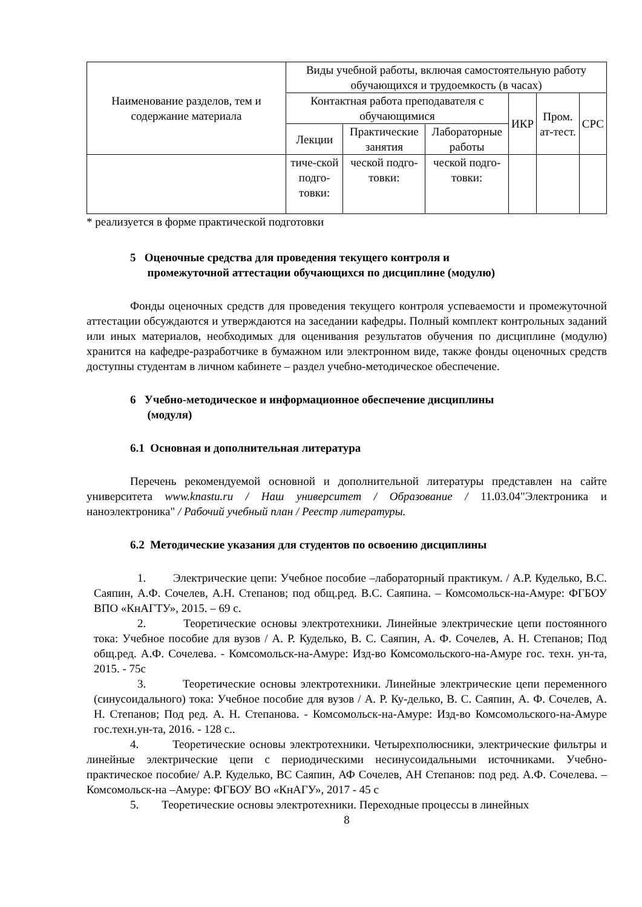| Наименование разделов, тем и содержание материала | Виды учебной работы, включая самостоятельную работу обучающихся и трудоемкость (в часах) | | | | | |
| --- | --- | --- | --- | --- | --- | --- |
| | Контактная работа преподавателя с обучающимися | | | ИКР | Пром. ат-тест. | СРС |
| | Лекции | Практические занятия | Лабораторные работы | | | |
| | тиче-ской подго-товки: | ческой подго-товки: | ческой подго-товки: | | | |
* реализуется в форме практической подготовки
5 Оценочные средства для проведения текущего контроля и
промежуточной аттестации обучающихся по дисциплине (модулю)
Фонды оценочных средств для проведения текущего контроля успеваемости и промежуточной аттестации обсуждаются и утверждаются на заседании кафедры. Полный комплект контрольных заданий или иных материалов, необходимых для оценивания результатов обучения по дисциплине (модулю) хранится на кафедре-разработчике в бумажном или электронном виде, также фонды оценочных средств доступны студентам в личном кабинете – раздел учебно-методическое обеспечение.
6 Учебно-методическое и информационное обеспечение дисциплины
(модуля)
6.1 Основная и дополнительная литература
Перечень рекомендуемой основной и дополнительной литературы представлен на сайте университета www.knastu.ru / Наш университет / Образование / 11.03.04"Электроника и наноэлектроника" / Рабочий учебный план / Реестр литературы.
6.2 Методические указания для студентов по освоению дисциплины
1. Электрические цепи: Учебное пособие –лабораторный практикум. / А.Р. Кудельк­о, В.С. Саяпин, А.Ф. Сочелев, А.Н. Степанов; под общ.ред. В.С. Саяпина. – Комсомольск-на-Амуре: ФГБОУ ВПО «КнАГТУ», 2015. – 69 с.
2. Теоретические основы электротехники. Линейные электрические цепи постоянного тока: Учебное пособие для вузов / А. Р. Кудельк­о, В. С. Саяпин, А. Ф. Сочелев, А. Н. Степанов; Под общ.ред. А.Ф. Сочелева. - Комсомольск-на-Амуре: Изд-во Комсомольского-на-Амуре гос. техн. ун-та, 2015. - 75с
3. Теоретические основы электротехники. Линейные электрические цепи переменного (синусоидального) тока: Учебное пособие для вузов / А. Р. Ку-делько, В. С. Саяпин, А. Ф. Сочелев, А. Н. Степанов; Под ред. А. Н. Степанова. - Комсомольск-на-Амуре: Изд-во Комсомольского-на-Амуре гос.техн.ун-та, 2016. - 128 с..
4. Теоретические основы электротехники. Четырехполюсники, электрические фильтры и линейные электрические цепи с периодическими несинусоидальными источниками. Учебно-практическое пособие/ А.Р. Кудельк­о, ВС Саяпин, АФ Сочелев, АН Степанов: под ред. А.Ф. Сочелева. – Комсомольск-на –Амуре: ФГБОУ ВО «КнАГУ», 2017 - 45 с
5. Теоретические основы электротехники. Переходные процессы в линейных
8